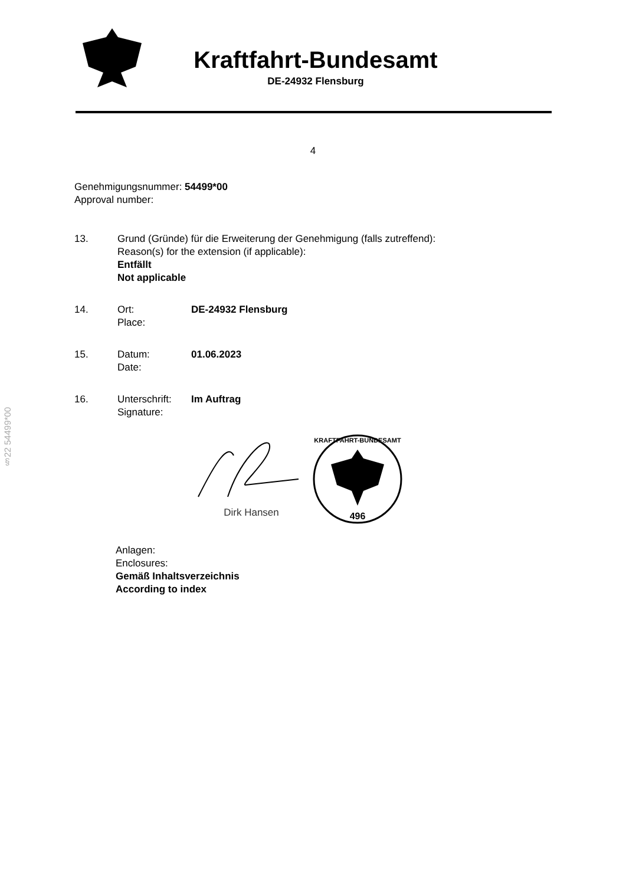Kraftfahrt-Bundesamt
DE-24932 Flensburg
4
Genehmigungsnummer: 54499*00
Approval number:
13. Grund (Gründe) für die Erweiterung der Genehmigung (falls zutreffend):
Reason(s) for the extension (if applicable):
Entfällt
Not applicable
14. Ort:
Place:
DE-24932 Flensburg
15. Datum:
Date:
01.06.2023
16. Unterschrift:
Signature:
Im Auftrag
Dirk Hansen
KRAFTFAHRT-BUNDESAMT
496
Anlagen:
Enclosures:
Gemäß Inhaltsverzeichnis
According to index
§22 54499*00